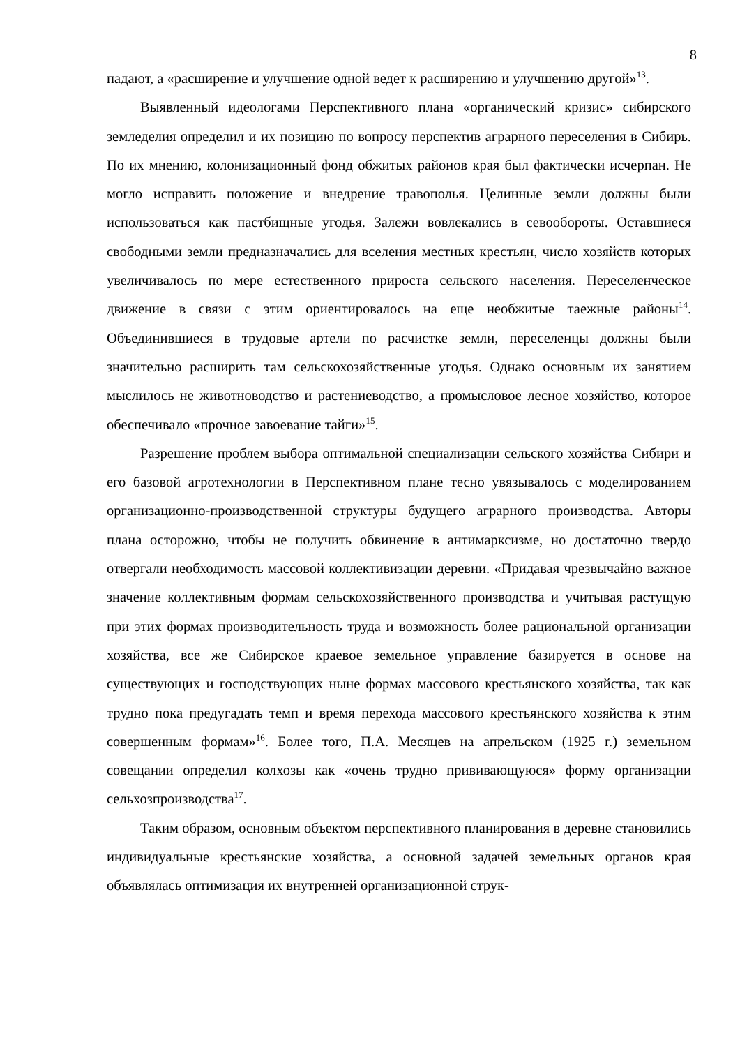8
падают, а «расширение и улучшение одной ведет к расширению и улучшению другой»<sup>13</sup>.
Выявленный идеологами Перспективного плана «органический кризис» сибирского земледелия определил и их позицию по вопросу перспектив аграрного переселения в Сибирь. По их мнению, колонизационный фонд обжитых районов края был фактически исчерпан. Не могло исправить положение и внедрение травополья. Целинные земли должны были использоваться как пастбищные угодья. Залежи вовлекались в севообороты. Оставшиеся свободными земли предназначались для вселения местных крестьян, число хозяйств которых увеличивалось по мере естественного прироста сельского населения. Переселенческое движение в связи с этим ориентировалось на еще необжитые таежные районы<sup>14</sup>. Объединившиеся в трудовые артели по расчистке земли, переселенцы должны были значительно расширить там сельскохозяйственные угодья. Однако основным их занятием мыслилось не животноводство и растениеводство, а промысловое лесное хозяйство, которое обеспечивало «прочное завоевание тайги»<sup>15</sup>.
Разрешение проблем выбора оптимальной специализации сельского хозяйства Сибири и его базовой агротехнологии в Перспективном плане тесно увязывалось с моделированием организационно-производственной структуры будущего аграрного производства. Авторы плана осторожно, чтобы не получить обвинение в антимарксизме, но достаточно твердо отвергали необходимость массовой коллективизации деревни. «Придавая чрезвычайно важное значение коллективным формам сельскохозяйственного производства и учитывая растущую при этих формах производительность труда и возможность более рациональной организации хозяйства, все же Сибирское краевое земельное управление базируется в основе на существующих и господствующих ныне формах массового крестьянского хозяйства, так как трудно пока предугадать темп и время перехода массового крестьянского хозяйства к этим совершенным формам»<sup>16</sup>. Более того, П.А. Месяцев на апрельском (1925 г.) земельном совещании определил колхозы как «очень трудно прививающуюся» форму организации сельхозпроизводства<sup>17</sup>.
Таким образом, основным объектом перспективного планирования в деревне становились индивидуальные крестьянские хозяйства, а основной задачей земельных органов края объявлялась оптимизация их внутренней организационной струк-